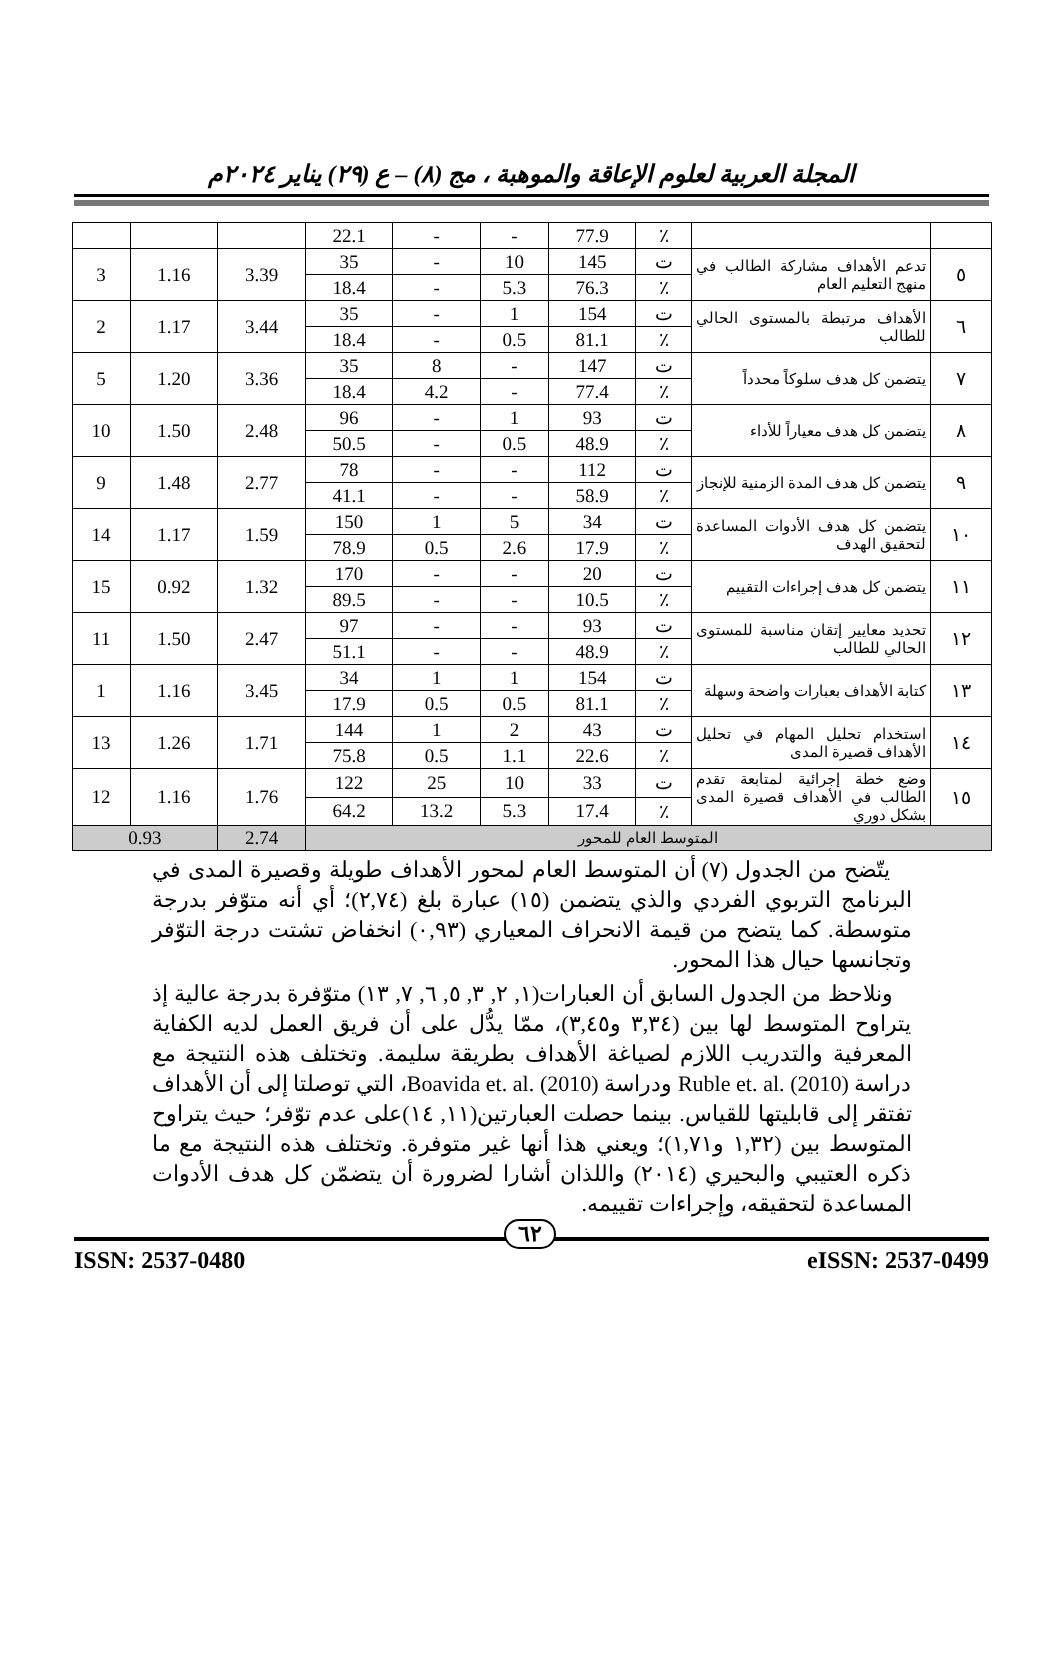المجلة العربية لعلوم الإعاقة والموهبة ، مج (٨) – ع (٢٩) يناير ٢٠٢٤م
| | | ٪ | 77.9 | - | - | 22.1 | | | |
| ٥ | تدعم الأهداف مشاركة الطالب في منهج التعليم العام | ت | 145 | 10 | - | 35 | 3.39 | 1.16 | 3 |
| | | ٪ | 76.3 | 5.3 | - | 18.4 | | | |
| ٦ | الأهداف مرتبطة بالمستوى الحالي للطالب | ت | 154 | 1 | - | 35 | 3.44 | 1.17 | 2 |
| | | ٪ | 81.1 | 0.5 | - | 18.4 | | | |
| ٧ | يتضمن كل هدف سلوكاً محدداً | ت | 147 | - | 8 | 35 | 3.36 | 1.20 | 5 |
| | | ٪ | 77.4 | - | 4.2 | 18.4 | | | |
| ٨ | يتضمن كل هدف معياراً للأداء | ت | 93 | 1 | - | 96 | 2.48 | 1.50 | 10 |
| | | ٪ | 48.9 | 0.5 | - | 50.5 | | | |
| ٩ | يتضمن كل هدف المدة الزمنية للإنجاز | ت | 112 | - | - | 78 | 2.77 | 1.48 | 9 |
| | | ٪ | 58.9 | - | - | 41.1 | | | |
| ١٠ | يتضمن كل هدف الأدوات المساعدة لتحقيق الهدف | ت | 34 | 5 | 1 | 150 | 1.59 | 1.17 | 14 |
| | | ٪ | 17.9 | 2.6 | 0.5 | 78.9 | | | |
| ١١ | يتضمن كل هدف إجراءات التقييم | ت | 20 | - | - | 170 | 1.32 | 0.92 | 15 |
| | | ٪ | 10.5 | - | - | 89.5 | | | |
| ١٢ | تحديد معايير إتقان مناسبة للمستوى الحالي للطالب | ت | 93 | - | - | 97 | 2.47 | 1.50 | 11 |
| | | ٪ | 48.9 | - | - | 51.1 | | | |
| ١٣ | كتابة الأهداف بعبارات واضحة وسهلة | ت | 154 | 1 | 1 | 34 | 3.45 | 1.16 | 1 |
| | | ٪ | 81.1 | 0.5 | 0.5 | 17.9 | | | |
| ١٤ | استخدام تحليل المهام في تحليل الأهداف قصيرة المدى | ت | 43 | 2 | 1 | 144 | 1.71 | 1.26 | 13 |
| | | ٪ | 22.6 | 1.1 | 0.5 | 75.8 | | | |
| ١٥ | وضع خطة إجرائية لمتابعة تقدم الطالب في الأهداف قصيرة المدى بشكل دوري | ت | 33 | 10 | 25 | 122 | 1.76 | 1.16 | 12 |
| | | ٪ | 17.4 | 5.3 | 13.2 | 64.2 | | | |
| المتوسط العام للمحور | | | | | | | 2.74 | 0.93 | |
يتّضح من الجدول (٧) أن المتوسط العام لمحور الأهداف طويلة وقصيرة المدى في البرنامج التربوي الفردي والذي يتضمن (١٥) عبارة بلغ (٢,٧٤)؛ أي أنه متوّفر بدرجة متوسطة. كما يتضح من قيمة الانحراف المعياري (٠,٩٣) انخفاض تشتت درجة التوّفر وتجانسها حيال هذا المحور.
ونلاحظ من الجدول السابق أن العبارات(١, ٢, ٣, ٥, ٦, ٧, ١٣) متوّفرة بدرجة عالية إذ يتراوح المتوسط لها بين (٣,٣٤ و٣,٤٥)، ممّا يدُّل على أن فريق العمل لديه الكفاية المعرفية والتدريب اللازم لصياغة الأهداف بطريقة سليمة. وتختلف هذه النتيجة مع دراسة Ruble et. al. (2010) ودراسة Boavida et. al. (2010)، التي توصلتا إلى أن الأهداف تفتقر إلى قابليتها للقياس. بينما حصلت العبارتين(١١, ١٤)على عدم توّفر؛ حيث يتراوح المتوسط بين (١,٣٢ و١,٧١)؛ ويعني هذا أنها غير متوفرة. وتختلف هذه النتيجة مع ما ذكره العتيبي والبحيري (٢٠١٤) واللذان أشارا لضرورة أن يتضمّن كل هدف الأدوات المساعدة لتحقيقه، وإجراءات تقييمه.
٦٢
ISSN: 2537-0480 eISSN: 2537-0499